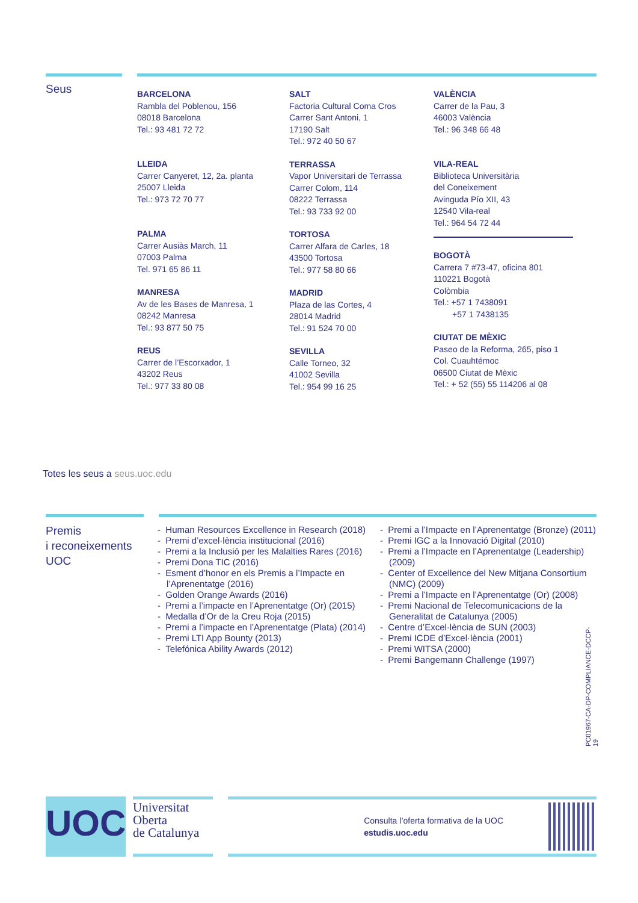Seus
BARCELONA
Rambla del Poblenou, 156
08018 Barcelona
Tel.: 93 481 72 72
LLEIDA
Carrer Canyeret, 12, 2a. planta
25007 Lleida
Tel.: 973 72 70 77
PALMA
Carrer Ausiàs March, 11
07003 Palma
Tel. 971 65 86 11
MANRESA
Av de les Bases de Manresa, 1
08242 Manresa
Tel.: 93 877 50 75
REUS
Carrer de l’Escorxador, 1
43202 Reus
Tel.: 977 33 80 08
SALT
Factoria Cultural Coma Cros
Carrer Sant Antoni, 1
17190 Salt
Tel.: 972 40 50 67
TERRASSA
Vapor Universitari de Terrassa
Carrer Colom, 114
08222 Terrassa
Tel.: 93 733 92 00
TORTOSA
Carrer Alfara de Carles, 18
43500 Tortosa
Tel.: 977 58 80 66
MADRID
Plaza de las Cortes, 4
28014 Madrid
Tel.: 91 524 70 00
SEVILLA
Calle Torneo, 32
41002 Sevilla
Tel.: 954 99 16 25
VALÈNCIA
Carrer de la Pau, 3
46003 València
Tel.: 96 348 66 48
VILA-REAL
Biblioteca Universitària
del Coneixement
Avinguda Pío XII, 43
12540 Vila-real
Tel.: 964 54 72 44
BOGOTÀ
Carrera 7 #73-47, oficina 801
110221 Bogotà
Colòmbia
Tel.: +57 1 7438091
+57 1 7438135
CIUTAT DE MÈXIC
Paseo de la Reforma, 265, piso 1
Col. Cuauhtémoc
06500 Ciutat de Mèxic
Tel.: + 52 (55) 55 114206 al 08
Totes les seus a seus.uoc.edu
Premis
i reconeixements
UOC
- Human Resources Excellence in Research (2018)
- Premi d’excel·lència institucional (2016)
- Premi a la Inclusió per les Malalties Rares (2016)
- Premi Dona TIC (2016)
- Esment d’honor en els Premis a l’Impacte en l’Aprenentatge (2016)
- Golden Orange Awards (2016)
- Premi a l’impacte en l’Aprenentatge (Or) (2015)
- Medalla d’Or de la Creu Roja (2015)
- Premi a l’impacte en l’Aprenentatge (Plata) (2014)
- Premi LTI App Bounty (2013)
- Telefónica Ability Awards (2012)
- Premi a l’Impacte en l’Aprenentatge (Bronze) (2011)
- Premi IGC a la Innovació Digital (2010)
- Premi a l’Impacte en l’Aprenentatge (Leadership) (2009)
- Center of Excellence del New Mitjana Consortium (NMC) (2009)
- Premi a l’Impacte en l’Aprenentatge (Or) (2008)
- Premi Nacional de Telecomunicacions de la Generalitat de Catalunya (2005)
- Centre d’Excel·lència de SUN (2003)
- Premi ICDE d’Excel·lència (2001)
- Premi WITSA (2000)
- Premi Bangemann Challenge (1997)
PC01967-CA-DP-COMPLIANCE-DCCP-19
UOC
Universitat
Oberta
de Catalunya
Consulta l’oferta formativa de la UOC
estudis.uoc.edu